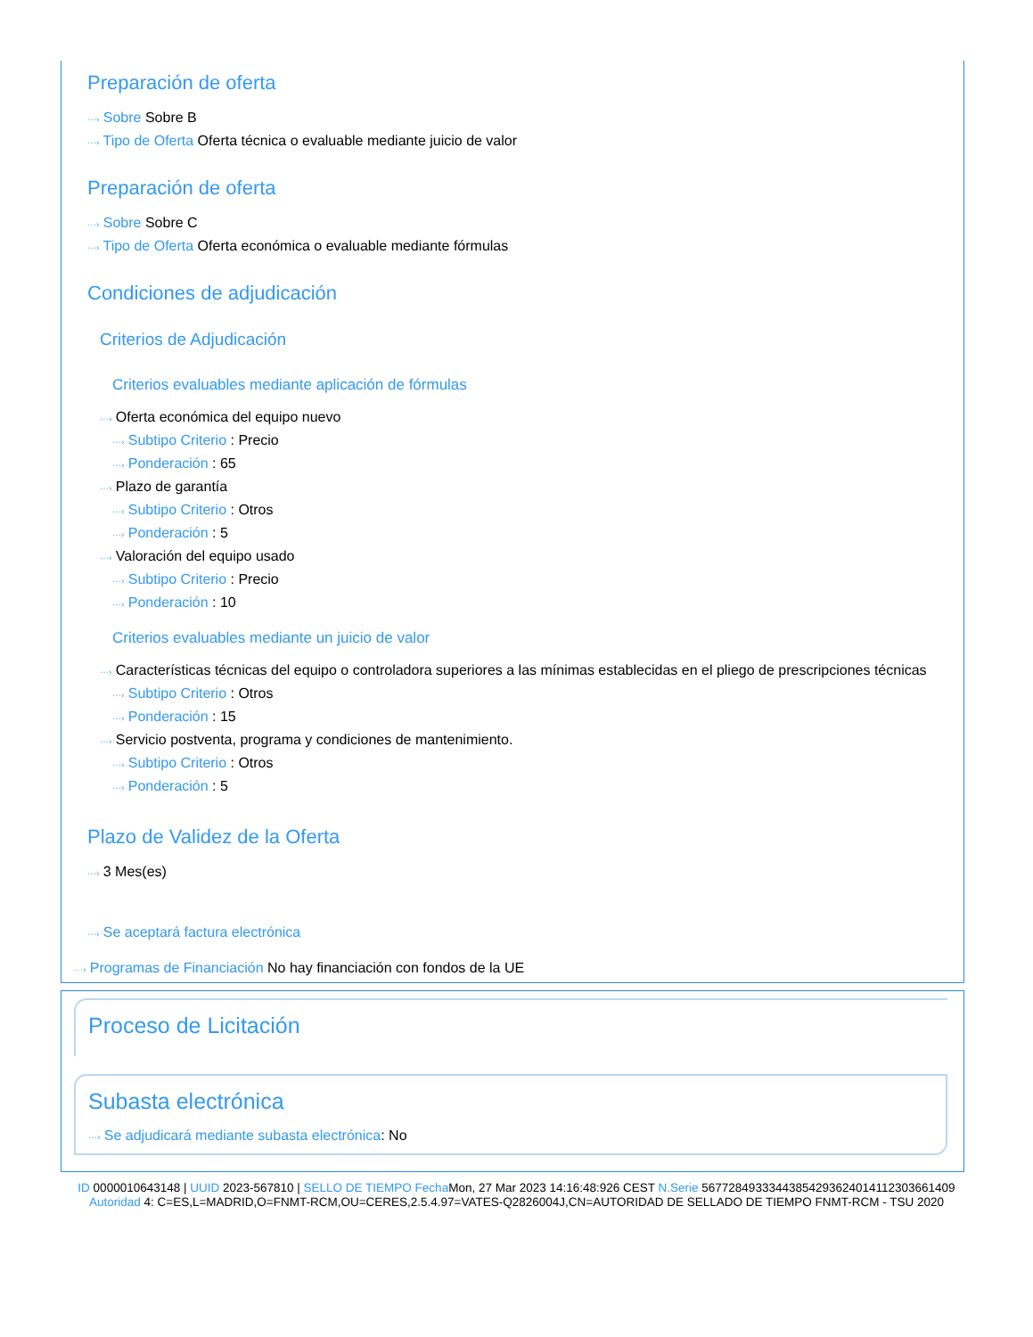Preparación de oferta
···› Sobre Sobre B
···› Tipo de Oferta Oferta técnica o evaluable mediante juicio de valor
Preparación de oferta
···› Sobre Sobre C
···› Tipo de Oferta Oferta económica o evaluable mediante fórmulas
Condiciones de adjudicación
Criterios de Adjudicación
Criterios evaluables mediante aplicación de fórmulas
···› Oferta económica del equipo nuevo
···› Subtipo Criterio : Precio
···› Ponderación : 65
···› Plazo de garantía
···› Subtipo Criterio : Otros
···› Ponderación : 5
···› Valoración del equipo usado
···› Subtipo Criterio : Precio
···› Ponderación : 10
Criterios evaluables mediante un juicio de valor
···› Características técnicas del equipo o controladora superiores a las mínimas establecidas en el pliego de prescripciones técnicas
···› Subtipo Criterio : Otros
···› Ponderación : 15
···› Servicio postventa, programa y condiciones de mantenimiento.
···› Subtipo Criterio : Otros
···› Ponderación : 5
Plazo de Validez de la Oferta
···› 3 Mes(es)
···› Se aceptará factura electrónica
···› Programas de Financiación No hay financiación con fondos de la UE
Proceso de Licitación
Subasta electrónica
···› Se adjudicará mediante subasta electrónica: No
ID 0000010643148 | UUID 2023-567810 | SELLO DE TIEMPO Fecha Mon, 27 Mar 2023 14:16:48:926 CEST N.Serie 567728493334438542936240141123036614​09 Autoridad 4: C=ES,L=MADRID,O=FNMT-RCM,OU=CERES,2.5.4.97=VATES-Q2826004J,CN=AUTORIDAD DE SELLADO DE TIEMPO FNMT-RCM - TSU 2020